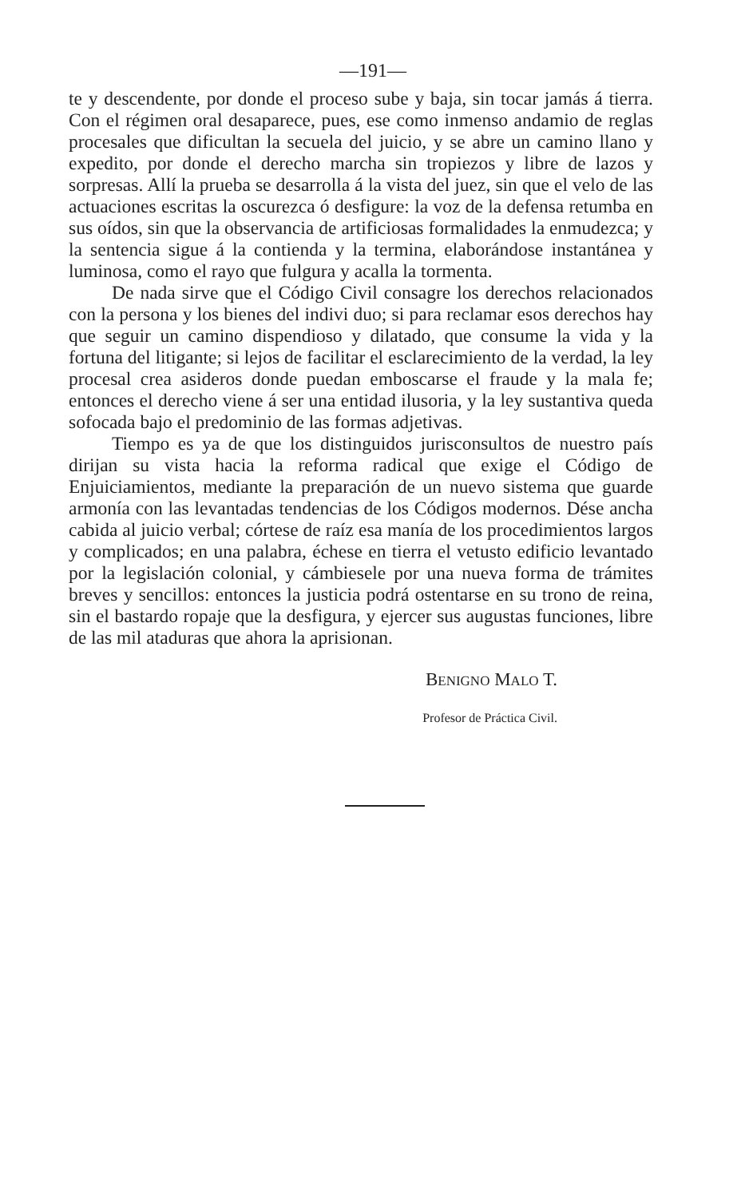—191—
te y descendente, por donde el proceso sube y baja, sin tocar jamás á tierra. Con el régimen oral desaparece, pues, ese como inmenso andamio de reglas procesales que dificultan la secuela del juicio, y se abre un camino llano y expedito, por donde el derecho marcha sin tropiezos y libre de lazos y sorpresas. Allí la prueba se desarrolla á la vista del juez, sin que el velo de las actuaciones escritas la oscurezca ó desfigure: la voz de la defensa retumba en sus oídos, sin que la observancia de artificiosas formalidades la enmudezca; y la sentencia sigue á la contienda y la termina, elaborándose instantánea y luminosa, como el rayo que fulgura y acalla la tormenta.
De nada sirve que el Código Civil consagre los derechos relacionados con la persona y los bienes del indivi duo; si para reclamar esos derechos hay que seguir un camino dispendioso y dilatado, que consume la vida y la fortuna del litigante; si lejos de facilitar el esclarecimiento de la verdad, la ley procesal crea asideros donde puedan emboscarse el fraude y la mala fe; entonces el derecho viene á ser una entidad ilusoria, y la ley sustantiva queda sofocada bajo el predominio de las formas adjetivas.
Tiempo es ya de que los distinguidos jurisconsultos de nuestro país dirijan su vista hacia la reforma radical que exige el Código de Enjuiciamientos, mediante la preparación de un nuevo sistema que guarde armonía con las levantadas tendencias de los Códigos modernos. Dése ancha cabida al juicio verbal; córtese de raíz esa manía de los procedimientos largos y complicados; en una palabra, échese en tierra el vetusto edificio levantado por la legislación colonial, y cámbiesele por una nueva forma de trámites breves y sencillos: entonces la justicia podrá ostentarse en su trono de reina, sin el bastardo ropaje que la desfigura, y ejercer sus augustas funciones, libre de las mil ataduras que ahora la aprisionan.
BENIGNO MALO T.
Profesor de Práctica Civil.